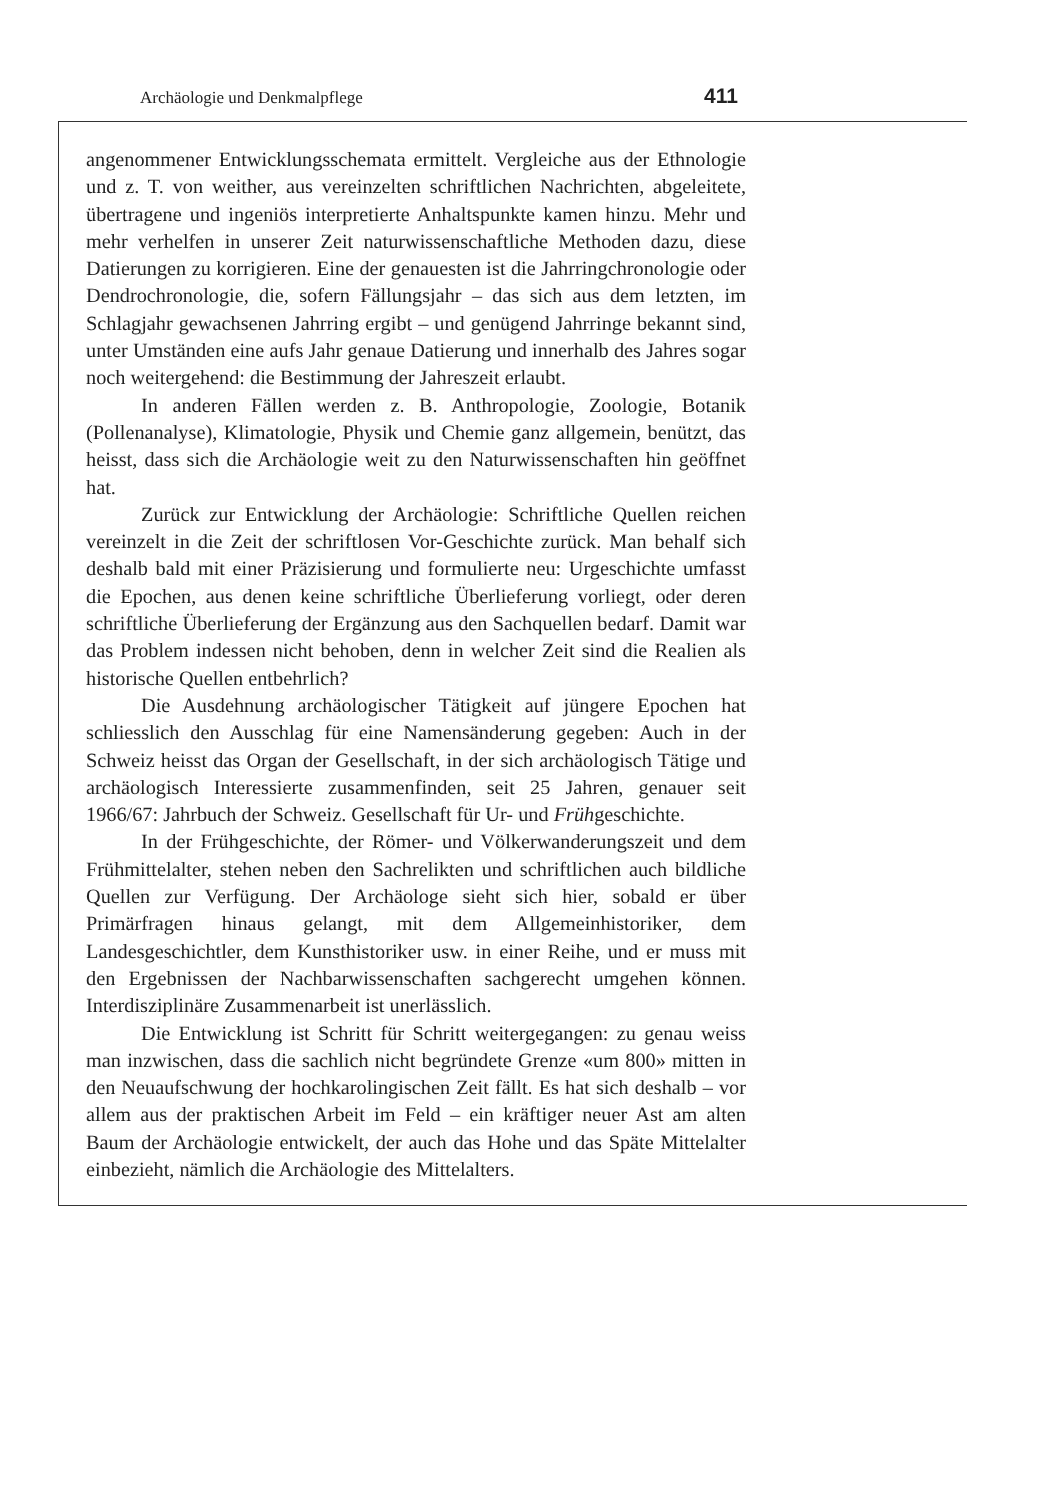Archäologie und Denkmalpflege 411
angenommener Entwicklungsschemata ermittelt. Vergleiche aus der Ethnologie und z. T. von weither, aus vereinzelten schriftlichen Nachrichten, abgeleitete, übertragene und ingeniös interpretierte Anhaltspunkte kamen hinzu. Mehr und mehr verhelfen in unserer Zeit naturwissenschaftliche Methoden dazu, diese Datierungen zu korrigieren. Eine der genauesten ist die Jahrringchronologie oder Dendrochronologie, die, sofern Fällungsjahr – das sich aus dem letzten, im Schlagjahr gewachsenen Jahrring ergibt – und genügend Jahrringe bekannt sind, unter Umständen eine aufs Jahr genaue Datierung und innerhalb des Jahres sogar noch weitergehend: die Bestimmung der Jahreszeit erlaubt.
In anderen Fällen werden z. B. Anthropologie, Zoologie, Botanik (Pollenanalyse), Klimatologie, Physik und Chemie ganz allgemein, benützt, das heisst, dass sich die Archäologie weit zu den Naturwissenschaften hin geöffnet hat.
Zurück zur Entwicklung der Archäologie: Schriftliche Quellen reichen vereinzelt in die Zeit der schriftlosen Vor-Geschichte zurück. Man behalf sich deshalb bald mit einer Präzisierung und formulierte neu: Urgeschichte umfasst die Epochen, aus denen keine schriftliche Überlieferung vorliegt, oder deren schriftliche Überlieferung der Ergänzung aus den Sachquellen bedarf. Damit war das Problem indessen nicht behoben, denn in welcher Zeit sind die Realien als historische Quellen entbehrlich?
Die Ausdehnung archäologischer Tätigkeit auf jüngere Epochen hat schliesslich den Ausschlag für eine Namensänderung gegeben: Auch in der Schweiz heisst das Organ der Gesellschaft, in der sich archäologisch Tätige und archäologisch Interessierte zusammenfinden, seit 25 Jahren, genauer seit 1966/67: Jahrbuch der Schweiz. Gesellschaft für Ur- und Frühgeschichte.
In der Frühgeschichte, der Römer- und Völkerwanderungszeit und dem Frühmittelalter, stehen neben den Sachrelikten und schriftlichen auch bildliche Quellen zur Verfügung. Der Archäologe sieht sich hier, sobald er über Primärfragen hinaus gelangt, mit dem Allgemeinhistoriker, dem Landesgeschichtler, dem Kunsthistoriker usw. in einer Reihe, und er muss mit den Ergebnissen der Nachbarwissenschaften sachgerecht umgehen können. Interdisziplinäre Zusammenarbeit ist unerlässlich.
Die Entwicklung ist Schritt für Schritt weitergegangen: zu genau weiss man inzwischen, dass die sachlich nicht begründete Grenze «um 800» mitten in den Neuaufschwung der hochkarolingischen Zeit fällt. Es hat sich deshalb – vor allem aus der praktischen Arbeit im Feld – ein kräftiger neuer Ast am alten Baum der Archäologie entwickelt, der auch das Hohe und das Späte Mittelalter einbezieht, nämlich die Archäologie des Mittelalters.